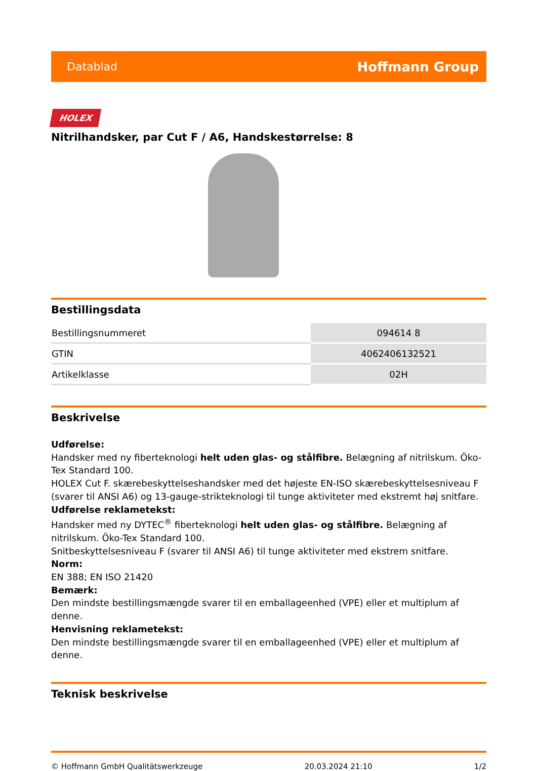Datablad Hoffmann Group
HOLEX
Nitrilhandsker, par Cut F / A6, Handskestørrelse: 8
Bestillingsdata
| Bestillingsnummeret | 094614 8 |
| GTIN | 4062406132521 |
| Artikelklasse | 02H |
Beskrivelse
Udførelse:
Handsker med ny fiberteknologi helt uden glas- og stålfibre. Belægning af nitrilskum. Öko-Tex Standard 100.
HOLEX Cut F. skærebeskyttelseshandsker med det højeste EN-ISO skærebeskyttelsesniveau F (svarer til ANSI A6) og 13-gauge-strikteknologi til tunge aktiviteter med ekstremt høj snitfare.
Udførelse reklametekst:
Handsker med ny DYTEC<sup>®</sup> fiberteknologi helt uden glas- og stålfibre. Belægning af nitrilskum. Öko-Tex Standard 100.
Snitbeskyttelsesniveau F (svarer til ANSI A6) til tunge aktiviteter med ekstrem snitfare.
Norm:
EN 388; EN ISO 21420
Bemærk:
Den mindste bestillingsmængde svarer til en emballageenhed (VPE) eller et multiplum af denne.
Henvisning reklametekst:
Den mindste bestillingsmængde svarer til en emballageenhed (VPE) eller et multiplum af denne.
Teknisk beskrivelse
© Hoffmann GmbH Qualitätswerkzeuge 20.03.2024 21:10 1/2